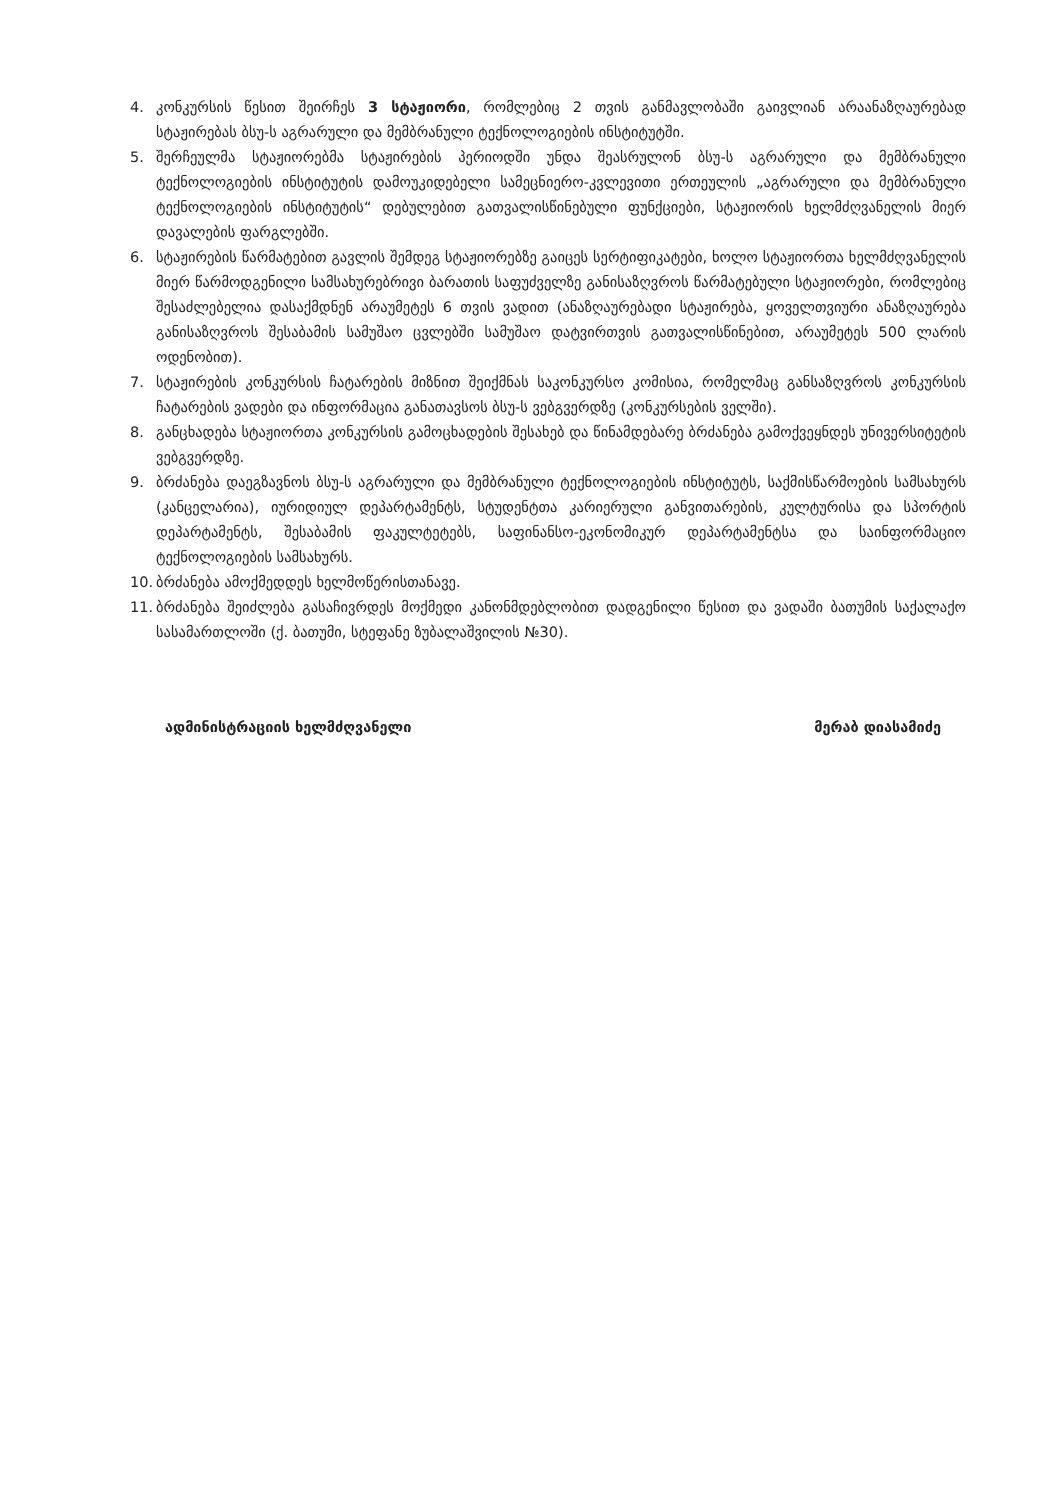4. კონკურსის წესით შეირჩეს 3 სტაჟიორი, რომლებიც 2 თვის განმავლობაში გაივლიან არაანაზღაურებად სტაჟირებას ბსუ-ს აგრარული და მემბრანული ტექნოლოგიების ინსტიტუტში.
5. შერჩეულმა სტაჟიორებმა სტაჟირების პერიოდში უნდა შეასრულონ ბსუ-ს აგრარული და მემბრანული ტექნოლოგიების ინსტიტუტის დამოუკიდებელი სამეცნიერო-კვლევითი ერთეულის „აგრარული და მემბრანული ტექნოლოგიების ინსტიტუტის“ დებულებით გათვალისწინებული ფუნქციები, სტაჟიორის ხელმძღვანელის მიერ დავალების ფარგლებში.
6. სტაჟირების წარმატებით გავლის შემდეგ სტაჟიორებზე გაიცეს სერტიფიკატები, ხოლო სტაჟიორთა ხელმძღვანელის მიერ წარმოდგენილი სამსახურებრივი ბარათის საფუძველზე განისაზღვროს წარმატებული სტაჟიორები, რომლებიც შესაძლებელია დასაქმდნენ არაუმეტეს 6 თვის ვადით (ანაზღაურებადი სტაჟირება, ყოველთვიური ანაზღაურება განისაზღვროს შესაბამის სამუშაო ცვლებში სამუშაო დატვირთვის გათვალისწინებით, არაუმეტეს 500 ლარის ოდენობით).
7. სტაჟირების კონკურსის ჩატარების მიზნით შეიქმნას საკონკურსო კომისია, რომელმაც განსაზღვროს კონკურსის ჩატარების ვადები და ინფორმაცია განათავსოს ბსუ-ს ვებგვერდზე (კონკურსების ველში).
8. განცხადება სტაჟიორთა კონკურსის გამოცხადების შესახებ და წინამდებარე ბრძანება გამოქვეყნდეს უნივერსიტეტის ვებგვერდზე.
9. ბრძანება დაეგზავნოს ბსუ-ს აგრარული და მემბრანული ტექნოლოგიების ინსტიტუტს, საქმისწარმოების სამსახურს (კანცელარია), იურიდიულ დეპარტამენტს, სტუდენტთა კარიერული განვითარების, კულტურისა და სპორტის დეპარტამენტს, შესაბამის ფაკულტეტებს, საფინანსო-ეკონომიკურ დეპარტამენტსა და საინფორმაციო ტექნოლოგიების სამსახურს.
10. ბრძანება ამოქმედდეს ხელმოწერისთანავე.
11. ბრძანება შეიძლება გასაჩივრდეს მოქმედი კანონმდებლობით დადგენილი წესით და ვადაში ბათუმის საქალაქო სასამართლოში (ქ. ბათუმი, სტეფანე ზუბალაშვილის №30).
ადმინისტრაციის ხელმძღვანელი მერაბ დიასამიძე